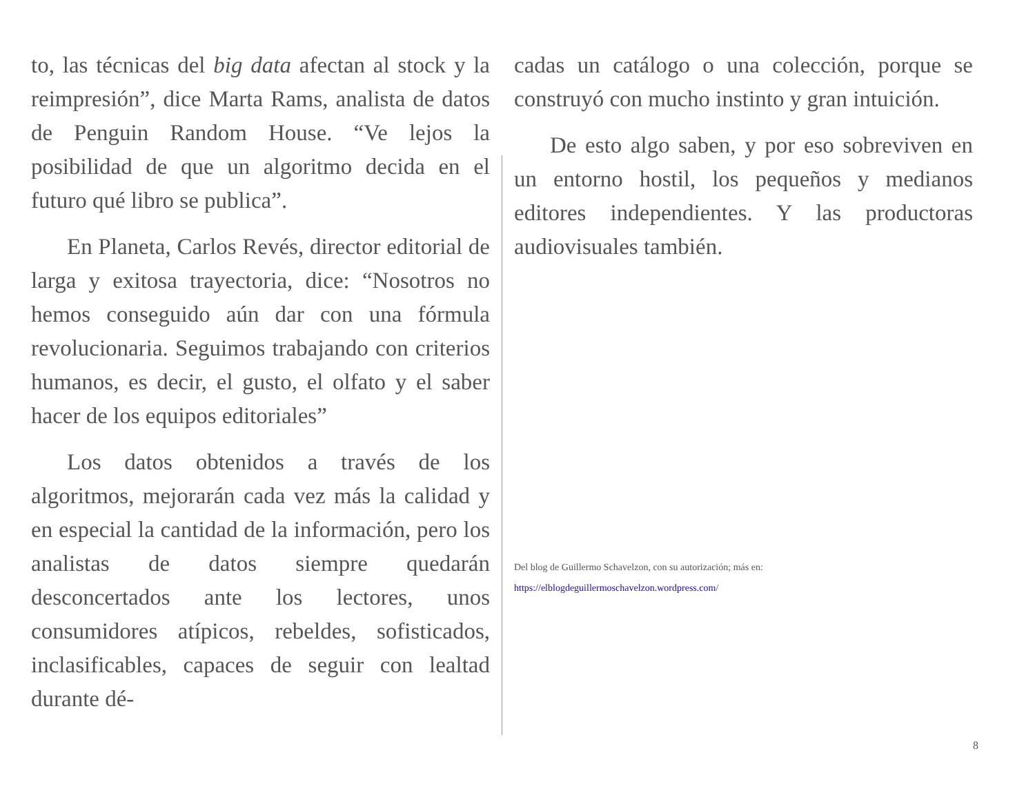to, las técnicas del big data afectan al stock y la reimpresión”, dice Marta Rams, analista de datos de Penguin Random House. “Ve lejos la posibilidad de que un algoritmo decida en el futuro qué libro se publica”.
En Planeta, Carlos Revés, director editorial de larga y exitosa trayectoria, dice: “Nosotros no hemos conseguido aún dar con una fórmula revolucionaria. Seguimos trabajando con criterios humanos, es decir, el gusto, el olfato y el saber hacer de los equipos editoriales”
Los datos obtenidos a través de los algoritmos, mejorarán cada vez más la calidad y en especial la cantidad de la información, pero los analistas de datos siempre quedarán desconcertados ante los lectores, unos consumidores atípicos, rebeldes, sofisticados, inclasificables, capaces de seguir con lealtad durante dé-
cadas un catálogo o una colección, porque se construyó con mucho instinto y gran intuición.
De esto algo saben, y por eso sobreviven en un entorno hostil, los pequeños y medianos editores independientes. Y las productoras audiovisuales también.
Del blog de Guillermo Schavelzon, con su autorización; más en:
https://elblogdeguillermoschavelzon.wordpress.com/
8